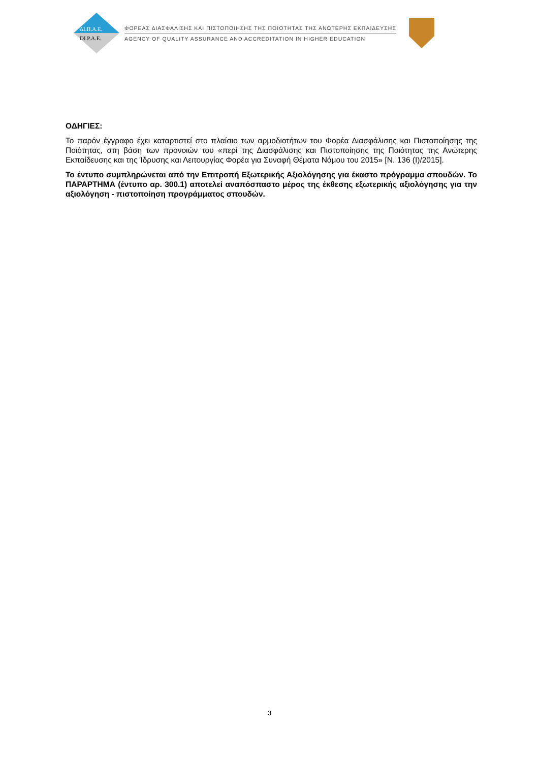ΔΙ.Π.Α.Ε.
DI.P.A.E.
ΦΟΡΕΑΣ ΔΙΑΣΦΑΛΙΣΗΣ ΚΑΙ ΠΙΣΤΟΠΟΙΗΣΗΣ ΤΗΣ ΠΟΙΟΤΗΤΑΣ ΤΗΣ ΑΝΩΤΕΡΗΣ ΕΚΠΑΙΔΕΥΣΗΣ
AGENCY OF QUALITY ASSURANCE AND ACCREDITATION IN HIGHER EDUCATION
ΟΔΗΓΙΕΣ:
Το παρόν έγγραφο έχει καταρτιστεί στο πλαίσιο των αρμοδιοτήτων του Φορέα Διασφάλισης και Πιστοποίησης της Ποιότητας, στη βάση των προνοιών του «περί της Διασφάλισης και Πιστοποίησης της Ποιότητας της Ανώτερης Εκπαίδευσης και της Ίδρυσης και Λειτουργίας Φορέα για Συναφή Θέματα Νόμου του 2015» [Ν. 136 (Ι)/2015].
Το έντυπο συμπληρώνεται από την Επιτροπή Εξωτερικής Αξιολόγησης για έκαστο πρόγραμμα σπουδών. Το ΠΑΡΑΡΤΗΜΑ (έντυπο αρ. 300.1) αποτελεί αναπόσπαστο μέρος της έκθεσης εξωτερικής αξιολόγησης για την αξιολόγηση - πιστοποίηση προγράμματος σπουδών.
3